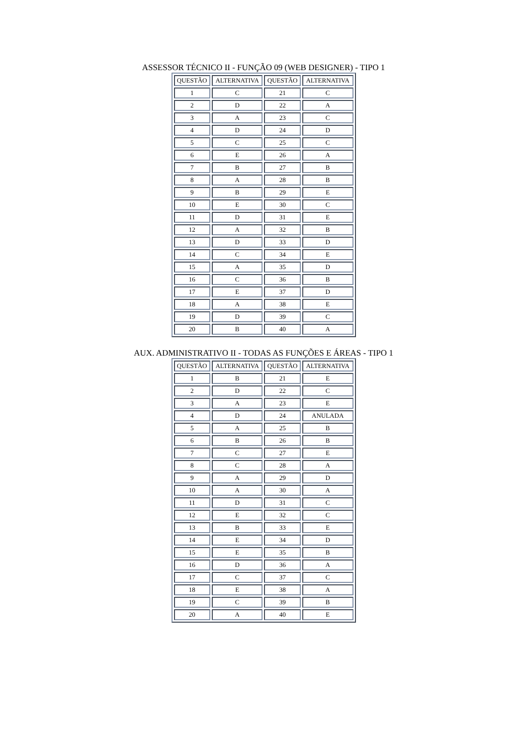ASSESSOR TÉCNICO II - FUNÇÃO 09 (WEB DESIGNER) - TIPO 1
| QUESTÃO | ALTERNATIVA | QUESTÃO | ALTERNATIVA |
| --- | --- | --- | --- |
| 1 | C | 21 | C |
| 2 | D | 22 | A |
| 3 | A | 23 | C |
| 4 | D | 24 | D |
| 5 | C | 25 | C |
| 6 | E | 26 | A |
| 7 | B | 27 | B |
| 8 | A | 28 | B |
| 9 | B | 29 | E |
| 10 | E | 30 | C |
| 11 | D | 31 | E |
| 12 | A | 32 | B |
| 13 | D | 33 | D |
| 14 | C | 34 | E |
| 15 | A | 35 | D |
| 16 | C | 36 | B |
| 17 | E | 37 | D |
| 18 | A | 38 | E |
| 19 | D | 39 | C |
| 20 | B | 40 | A |
AUX. ADMINISTRATIVO II - TODAS AS FUNÇÕES E ÁREAS - TIPO 1
| QUESTÃO | ALTERNATIVA | QUESTÃO | ALTERNATIVA |
| --- | --- | --- | --- |
| 1 | B | 21 | E |
| 2 | D | 22 | C |
| 3 | A | 23 | E |
| 4 | D | 24 | ANULADA |
| 5 | A | 25 | B |
| 6 | B | 26 | B |
| 7 | C | 27 | E |
| 8 | C | 28 | A |
| 9 | A | 29 | D |
| 10 | A | 30 | A |
| 11 | D | 31 | C |
| 12 | E | 32 | C |
| 13 | B | 33 | E |
| 14 | E | 34 | D |
| 15 | E | 35 | B |
| 16 | D | 36 | A |
| 17 | C | 37 | C |
| 18 | E | 38 | A |
| 19 | C | 39 | B |
| 20 | A | 40 | E |